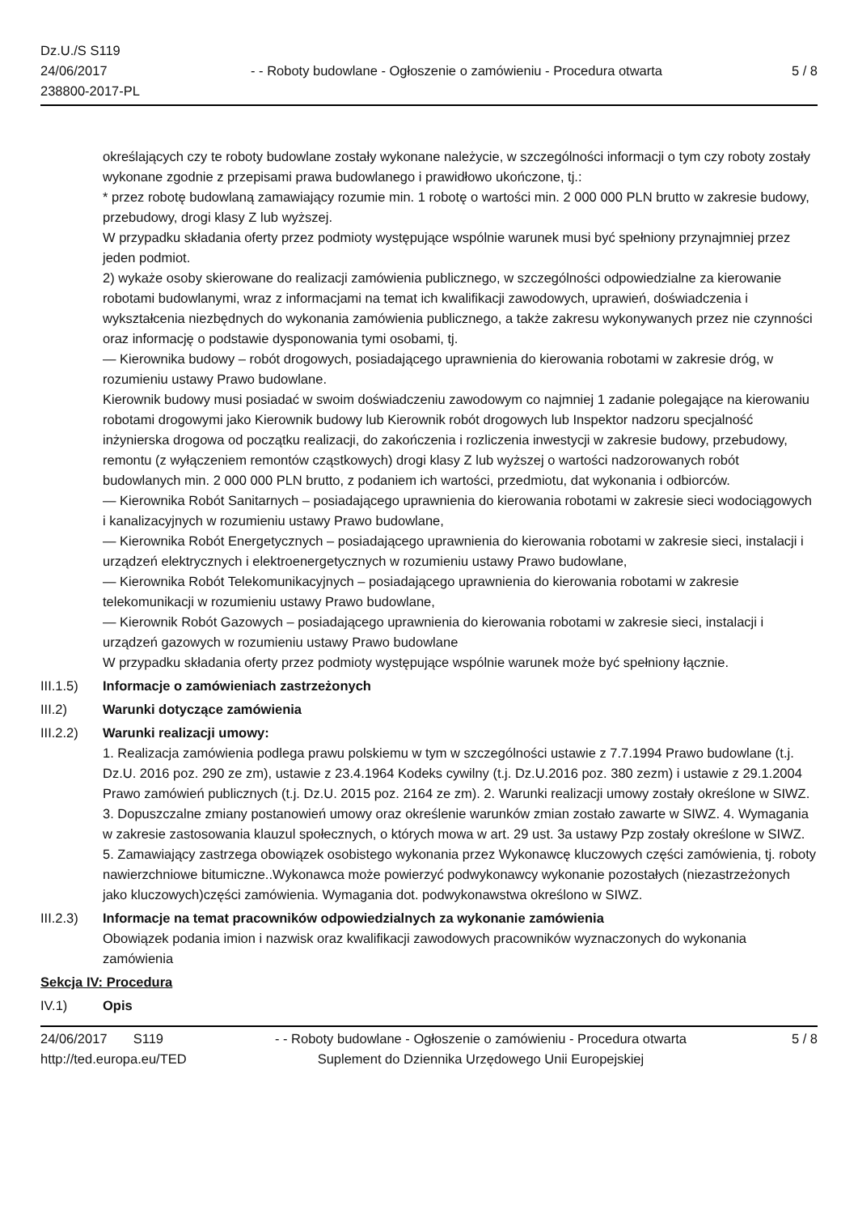Dz.U./S S119
24/06/2017
238800-2017-PL
- - Roboty budowlane - Ogłoszenie o zamówieniu - Procedura otwarta
5 / 8
określających czy te roboty budowlane zostały wykonane należycie, w szczególności informacji o tym czy roboty zostały wykonane zgodnie z przepisami prawa budowlanego i prawidłowo ukończone, tj.:
* przez robotę budowlaną zamawiający rozumie min. 1 robotę o wartości min. 2 000 000 PLN brutto w zakresie budowy, przebudowy, drogi klasy Z lub wyższej.
W przypadku składania oferty przez podmioty występujące wspólnie warunek musi być spełniony przynajmniej przez jeden podmiot.
2) wykaże osoby skierowane do realizacji zamówienia publicznego, w szczególności odpowiedzialne za kierowanie robotami budowlanymi, wraz z informacjami na temat ich kwalifikacji zawodowych, uprawień, doświadczenia i wykształcenia niezbędnych do wykonania zamówienia publicznego, a także zakresu wykonywanych przez nie czynności oraz informację o podstawie dysponowania tymi osobami, tj.
— Kierownika budowy – robót drogowych, posiadającego uprawnienia do kierowania robotami w zakresie dróg, w rozumieniu ustawy Prawo budowlane.
Kierownik budowy musi posiadać w swoim doświadczeniu zawodowym co najmniej 1 zadanie polegające na kierowaniu robotami drogowymi jako Kierownik budowy lub Kierownik robót drogowych lub Inspektor nadzoru specjalność inżynierska drogowa od początku realizacji, do zakończenia i rozliczenia inwestycji w zakresie budowy, przebudowy, remontu (z wyłączeniem remontów cząstkowych) drogi klasy Z lub wyższej o wartości nadzorowanych robót budowlanych min. 2 000 000 PLN brutto, z podaniem ich wartości, przedmiotu, dat wykonania i odbiorców.
— Kierownika Robót Sanitarnych – posiadającego uprawnienia do kierowania robotami w zakresie sieci wodociągowych i kanalizacyjnych w rozumieniu ustawy Prawo budowlane,
— Kierownika Robót Energetycznych – posiadającego uprawnienia do kierowania robotami w zakresie sieci, instalacji i urządzeń elektrycznych i elektroenergetycznych w rozumieniu ustawy Prawo budowlane,
— Kierownika Robót Telekomunikacyjnych – posiadającego uprawnienia do kierowania robotami w zakresie telekomunikacji w rozumieniu ustawy Prawo budowlane,
— Kierownik Robót Gazowych – posiadającego uprawnienia do kierowania robotami w zakresie sieci, instalacji i urządzeń gazowych w rozumieniu ustawy Prawo budowlane
W przypadku składania oferty przez podmioty występujące wspólnie warunek może być spełniony łącznie.
III.1.5)
Informacje o zamówieniach zastrzeżonych
III.2) Warunki dotyczące zamówienia
III.2.2)
Warunki realizacji umowy:
1. Realizacja zamówienia podlega prawu polskiemu w tym w szczególności ustawie z 7.7.1994 Prawo budowlane (t.j. Dz.U. 2016 poz. 290 ze zm), ustawie z 23.4.1964 Kodeks cywilny (t.j. Dz.U.2016 poz. 380 zezm) i ustawie z 29.1.2004 Prawo zamówień publicznych (t.j. Dz.U. 2015 poz. 2164 ze zm). 2. Warunki realizacji umowy zostały określone w SIWZ. 3. Dopuszczalne zmiany postanowień umowy oraz określenie warunków zmian zostało zawarte w SIWZ. 4. Wymagania w zakresie zastosowania klauzul społecznych, o których mowa w art. 29 ust. 3a ustawy Pzp zostały określone w SIWZ. 5. Zamawiający zastrzega obowiązek osobistego wykonania przez Wykonawcę kluczowych części zamówienia, tj. roboty nawierzchniowe bitumiczne..Wykonawca może powierzyć podwykonawcy wykonanie pozostałych (niezastrzeżonych jako kluczowych)części zamówienia. Wymagania dot. podwykonawstwa określono w SIWZ.
III.2.3)
Informacje na temat pracowników odpowiedzialnych za wykonanie zamówienia
Obowiązek podania imion i nazwisk oraz kwalifikacji zawodowych pracowników wyznaczonych do wykonania zamówienia
Sekcja IV: Procedura
IV.1) Opis
24/06/2017 S119
http://ted.europa.eu/TED
- - Roboty budowlane - Ogłoszenie o zamówieniu - Procedura otwarta
Suplement do Dziennika Urzędowego Unii Europejskiej
5 / 8